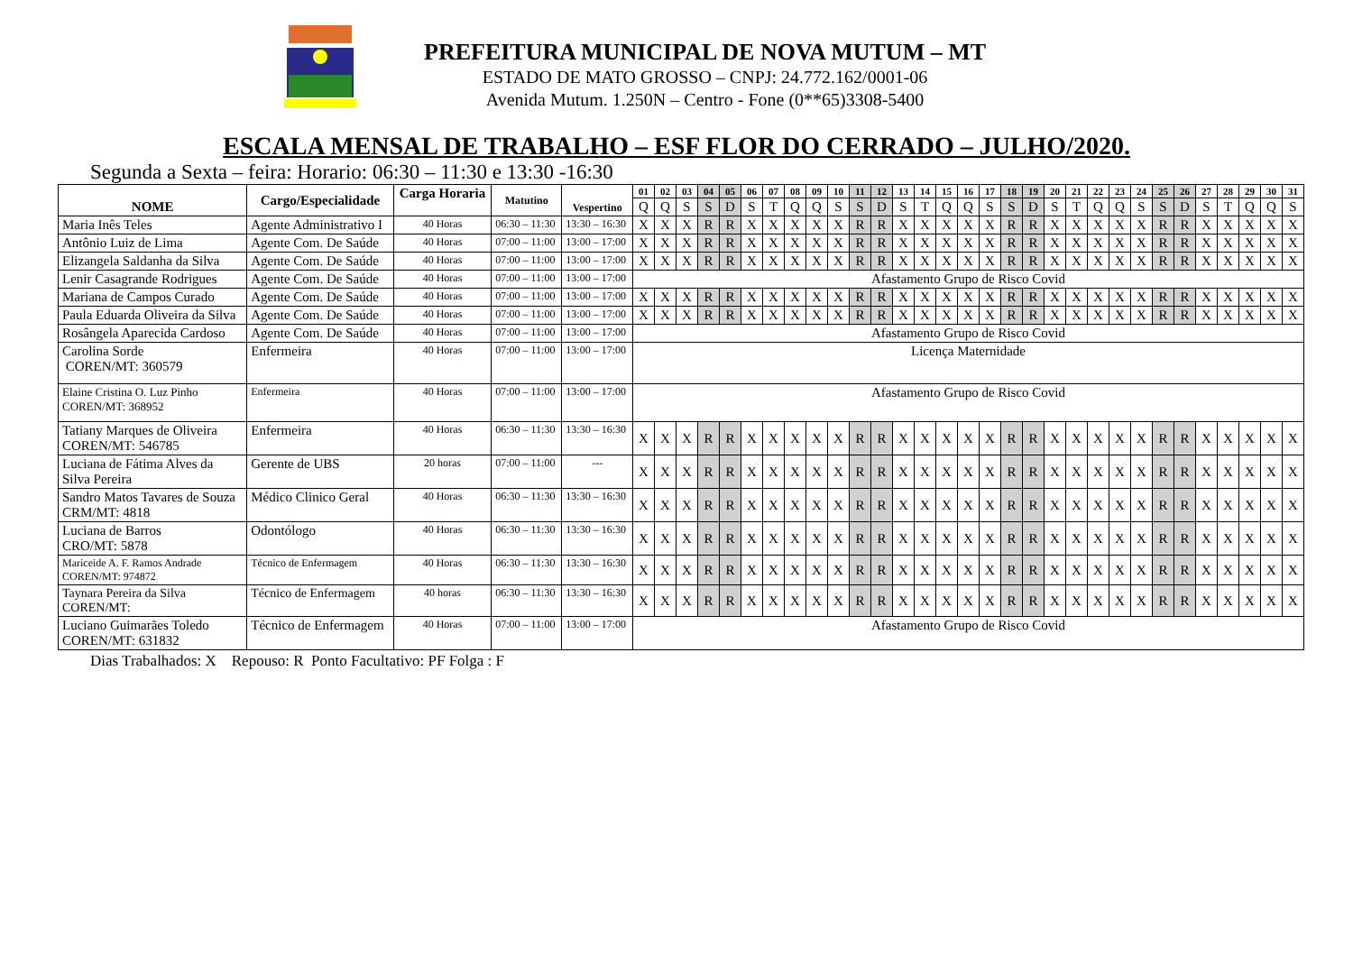PREFEITURA MUNICIPAL DE NOVA MUTUM – MT
ESTADO DE MATO GROSSO – CNPJ: 24.772.162/0001-06
Avenida Mutum. 1.250N – Centro - Fone (0**65)3308-5400
ESCALA MENSAL DE TRABALHO – ESF FLOR DO CERRADO – JULHO/2020.
Segunda a Sexta – feira: Horario: 06:30 – 11:30 e 13:30 -16:30
| NOME | Cargo/Especialidade | Carga Horaria | Matutino | Vespertino | 01 | 02 | 03 | 04 | 05 | 06 | 07 | 08 | 09 | 10 | 11 | 12 | 13 | 14 | 15 | 16 | 17 | 18 | 19 | 20 | 21 | 22 | 23 | 24 | 25 | 26 | 27 | 28 | 29 | 30 | 31 |
| --- | --- | --- | --- | --- | --- | --- | --- | --- | --- | --- | --- | --- | --- | --- | --- | --- | --- | --- | --- | --- | --- | --- | --- | --- | --- | --- | --- | --- | --- | --- | --- | --- | --- | --- | --- |
| | | | | | Q | Q | S | S | D | S | T | Q | Q | S | S | D | S | T | Q | Q | S | S | D | S | T | Q | Q | S | S | D | S | T | Q | Q | S |
| Maria Inês Teles | Agente Administrativo I | 40 Horas | 06:30 – 11:30 | 13:30 – 16:30 | X | X | X | R | R | X | X | X | X | X | R | R | X | X | X | X | X | R | R | X | X | X | X | X | R | R | X | X | X | X | X |
| Antônio Luiz de Lima | Agente Com. De Saúde | 40 Horas | 07:00 – 11:00 | 13:00 – 17:00 | X | X | X | R | R | X | X | X | X | X | R | R | X | X | X | X | X | R | R | X | X | X | X | X | R | R | X | X | X | X | X |
| Elizangela Saldanha da Silva | Agente Com. De Saúde | 40 Horas | 07:00 – 11:00 | 13:00 – 17:00 | X | X | X | R | R | X | X | X | X | X | R | R | X | X | X | X | X | R | R | X | X | X | X | X | R | R | X | X | X | X | X |
| Lenir Casagrande Rodrigues | Agente Com. De Saúde | 40 Horas | 07:00 – 11:00 | 13:00 – 17:00 | Afastamento Grupo de Risco Covid | | | | | | | | | | | | | | | | | | | | | | | | | | | | | | |
| Mariana de Campos Curado | Agente Com. De Saúde | 40 Horas | 07:00 – 11:00 | 13:00 – 17:00 | X | X | X | R | R | X | X | X | X | X | R | R | X | X | X | X | X | R | R | X | X | X | X | X | R | R | X | X | X | X | X |
| Paula Eduarda Oliveira da Silva | Agente Com. De Saúde | 40 Horas | 07:00 – 11:00 | 13:00 – 17:00 | X | X | X | R | R | X | X | X | X | X | R | R | X | X | X | X | X | R | R | X | X | X | X | X | R | R | X | X | X | X | X |
| Rosângela Aparecida Cardoso | Agente Com. De Saúde | 40 Horas | 07:00 – 11:00 | 13:00 – 17:00 | Afastamento Grupo de Risco Covid | | | | | | | | | | | | | | | | | | | | | | | | | | | | | | |
| Carolina Sorde COREN/MT: 360579 | Enfermeira | 40 Horas | 07:00 – 11:00 | 13:00 – 17:00 | Licença Maternidade | | | | | | | | | | | | | | | | | | | | | | | | | | | | | | |
| Elaine Cristina O. Luz Pinho COREN/MT: 368952 | Enfermeira | 40 Horas | 07:00 – 11:00 | 13:00 – 17:00 | Afastamento Grupo de Risco Covid | | | | | | | | | | | | | | | | | | | | | | | | | | | | | | |
| Tatiany Marques de Oliveira COREN/MT: 546785 | Enfermeira | 40 Horas | 06:30 – 11:30 | 13:30 – 16:30 | X | X | X | R | R | X | X | X | X | X | R | R | X | X | X | X | X | R | R | X | X | X | X | X | R | R | X | X | X | X | X |
| Luciana de Fátima Alves da Silva Pereira | Gerente de UBS | 20 horas | 07:00 – 11:00 | --- | X | X | X | R | R | X | X | X | X | X | R | R | X | X | X | X | X | R | R | X | X | X | X | X | R | R | X | X | X | X | X |
| Sandro Matos Tavares de Souza CRM/MT: 4818 | Médico Clinico Geral | 40 Horas | 06:30 – 11:30 | 13:30 – 16:30 | X | X | X | R | R | X | X | X | X | X | R | R | X | X | X | X | X | R | R | X | X | X | X | X | R | R | X | X | X | X | X |
| Luciana de Barros CRO/MT: 5878 | Odontólogo | 40 Horas | 06:30 – 11:30 | 13:30 – 16:30 | X | X | X | R | R | X | X | X | X | X | R | R | X | X | X | X | X | R | R | X | X | X | X | X | R | R | X | X | X | X | X |
| Mariceide A. F. Ramos Andrade COREN/MT: 974872 | Técnico de Enfermagem | 40 Horas | 06:30 – 11:30 | 13:30 – 16:30 | X | X | X | R | R | X | X | X | X | X | R | R | X | X | X | X | X | R | R | X | X | X | X | X | R | R | X | X | X | X | X |
| Taynara Pereira da Silva COREN/MT: | Técnico de Enfermagem | 40 horas | 06:30 – 11:30 | 13:30 – 16:30 | X | X | X | R | R | X | X | X | X | X | R | R | X | X | X | X | X | R | R | X | X | X | X | X | R | R | X | X | X | X | X |
| Luciano Guimarães Toledo COREN/MT: 631832 | Técnico de Enfermagem | 40 Horas | 07:00 – 11:00 | 13:00 – 17:00 | Afastamento Grupo de Risco Covid | | | | | | | | | | | | | | | | | | | | | | | | | | | | | | |
Dias Trabalhados: X Repouso: R Ponto Facultativo: PF Folga : F